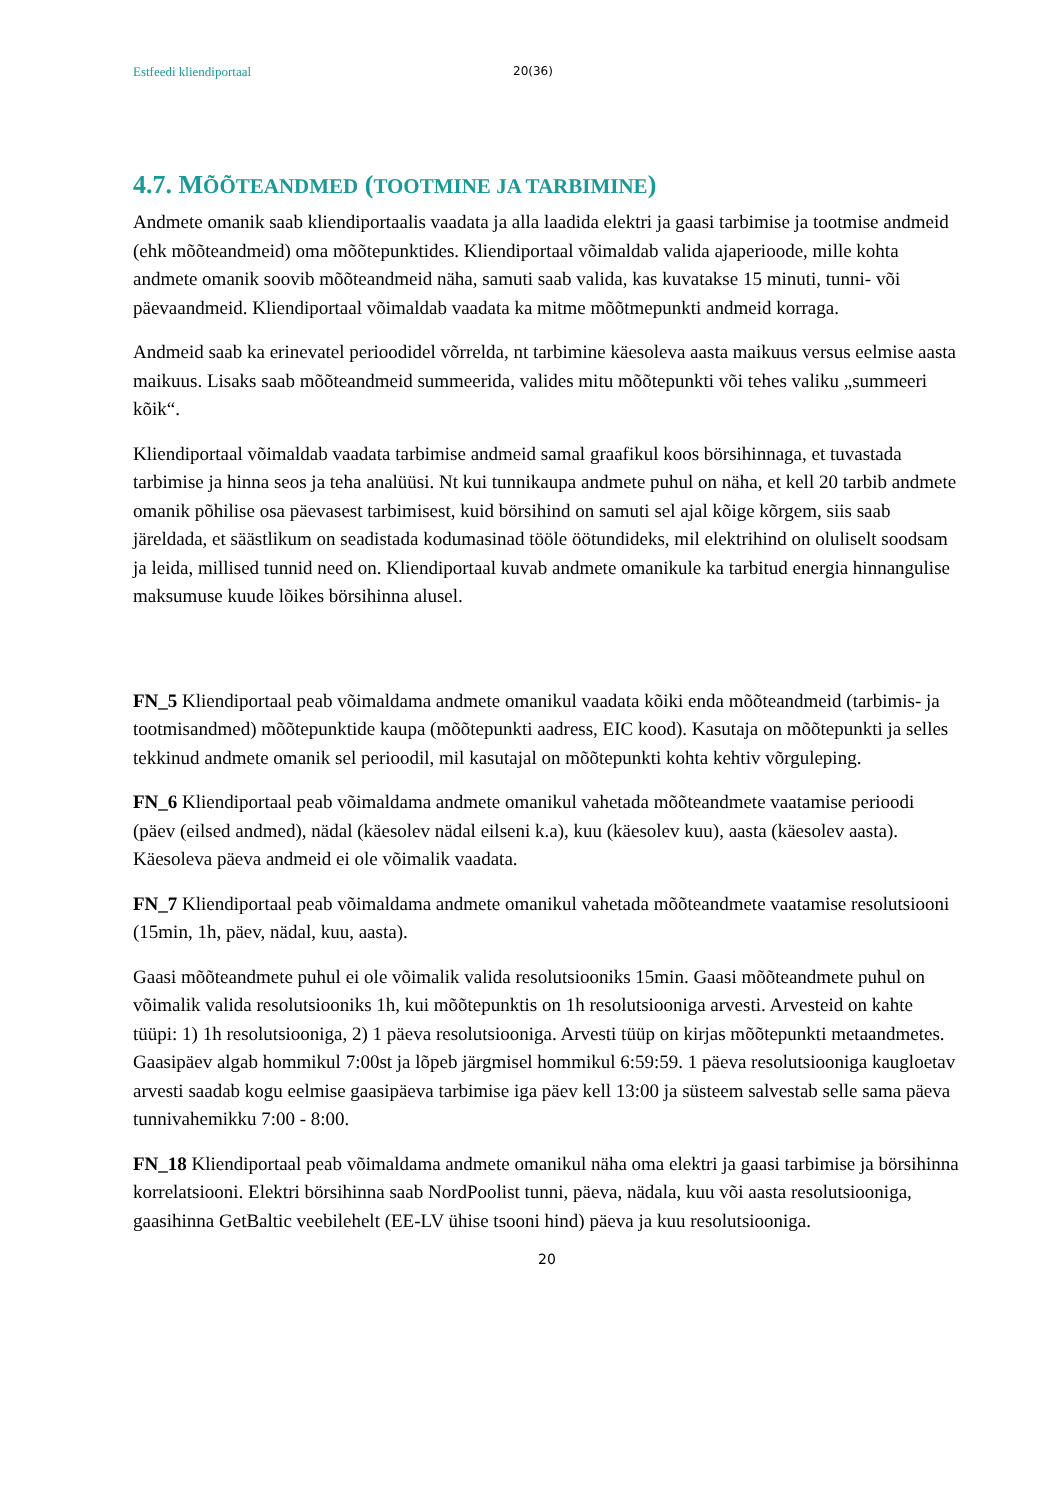Estfeedi kliendiportaal 20(36)
4.7. MÕÕTEANDMED (TOOTMINE JA TARBIMINE)
Andmete omanik saab kliendiportaalis vaadata ja alla laadida elektri ja gaasi tarbimise ja tootmise andmeid (ehk mõõteandmeid) oma mõõtepunktides. Kliendiportaal võimaldab valida ajaperioode, mille kohta andmete omanik soovib mõõteandmeid näha, samuti saab valida, kas kuvatakse 15 minuti, tunni- või päevaandmeid. Kliendiportaal võimaldab vaadata ka mitme mõõtmepunkti andmeid korraga.
Andmeid saab ka erinevatel perioodidel võrrelda, nt tarbimine käesoleva aasta maikuus versus eelmise aasta maikuus. Lisaks saab mõõteandmeid summeerida, valides mitu mõõtepunkti või tehes valiku „summeeri kõik“.
Kliendiportaal võimaldab vaadata tarbimise andmeid samal graafikul koos börsihinnaga, et tuvastada tarbimise ja hinna seos ja teha analüüsi. Nt kui tunnikaupa andmete puhul on näha, et kell 20 tarbib andmete omanik põhilise osa päevasest tarbimisest, kuid börsihind on samuti sel ajal kõige kõrgem, siis saab järeldada, et säästlikum on seadistada kodumasinad tööle öötundideks, mil elektrihind on oluliselt soodsam ja leida, millised tunnid need on. Kliendiportaal kuvab andmete omanikule ka tarbitud energia hinnangulise maksumuse kuude lõikes börsihinna alusel.
FN_5 Kliendiportaal peab võimaldama andmete omanikul vaadata kõiki enda mõõteandmeid (tarbimis- ja tootmisandmed) mõõtepunktide kaupa (mõõtepunkti aadress, EIC kood). Kasutaja on mõõtepunkti ja selles tekkinud andmete omanik sel perioodil, mil kasutajal on mõõtepunkti kohta kehtiv võrguleping.
FN_6 Kliendiportaal peab võimaldama andmete omanikul vahetada mõõteandmete vaatamise perioodi (päev (eilsed andmed), nädal (käesolev nädal eilseni k.a), kuu (käesolev kuu), aasta (käesolev aasta). Käesoleva päeva andmeid ei ole võimalik vaadata.
FN_7 Kliendiportaal peab võimaldama andmete omanikul vahetada mõõteandmete vaatamise resolutsiooni (15min, 1h, päev, nädal, kuu, aasta).
Gaasi mõõteandmete puhul ei ole võimalik valida resolutsiooniks 15min. Gaasi mõõteandmete puhul on võimalik valida resolutsiooniks 1h, kui mõõtepunktis on 1h resolutsiooniga arvesti. Arvesteid on kahte tüüpi: 1) 1h resolutsiooniga, 2) 1 päeva resolutsiooniga. Arvesti tüüp on kirjas mõõtepunkti metaandmetes. Gaasipäev algab hommikul 7:00st ja lõpeb järgmisel hommikul 6:59:59. 1 päeva resolutsiooniga kaugloetav arvesti saadab kogu eelmise gaasipäeva tarbimise iga päev kell 13:00 ja süsteem salvestab selle sama päeva tunnivahemikku 7:00 - 8:00.
FN_18 Kliendiportaal peab võimaldama andmete omanikul näha oma elektri ja gaasi tarbimise ja börsihinna korrelatsiooni. Elektri börsihinna saab NordPoolist tunni, päeva, nädala, kuu või aasta resolutsiooniga, gaasihinna GetBaltic veebilehelt (EE-LV ühise tsooni hind) päeva ja kuu resolutsiooniga.
20